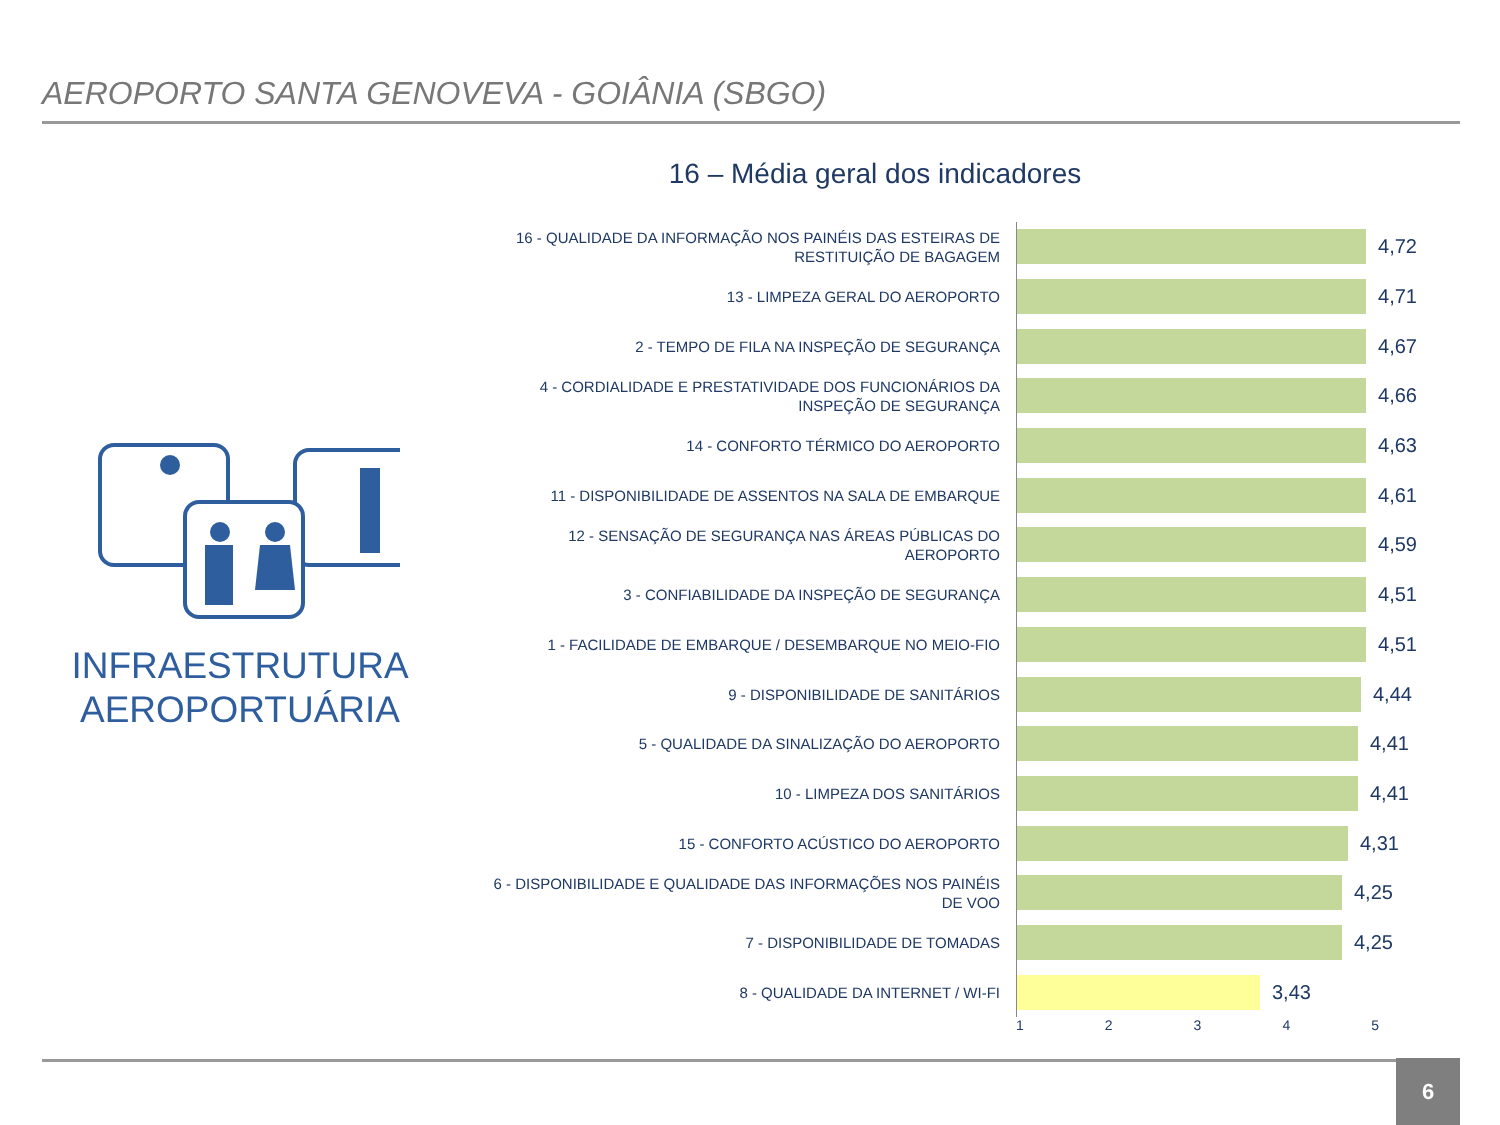AEROPORTO SANTA GENOVEVA - GOIÂNIA (SBGO)
16 – Média geral dos indicadores
INFRAESTRUTURA AEROPORTUÁRIA
16 - QUALIDADE DA INFORMAÇÃO NOS PAINÉIS DAS ESTEIRAS DE RESTITUIÇÃO DE BAGAGEM
4,72
13 - LIMPEZA GERAL DO AEROPORTO
4,71
2 - TEMPO DE FILA NA INSPEÇÃO DE SEGURANÇA
4,67
4 - CORDIALIDADE E PRESTATIVIDADE DOS FUNCIONÁRIOS DA INSPEÇÃO DE SEGURANÇA
4,66
14 - CONFORTO TÉRMICO DO AEROPORTO
4,63
11 - DISPONIBILIDADE DE ASSENTOS NA SALA DE EMBARQUE
4,61
12 - SENSAÇÃO DE SEGURANÇA NAS ÁREAS PÚBLICAS DO AEROPORTO
4,59
3 - CONFIABILIDADE DA INSPEÇÃO DE SEGURANÇA
4,51
1 - FACILIDADE DE EMBARQUE / DESEMBARQUE NO MEIO-FIO
4,51
9 - DISPONIBILIDADE DE SANITÁRIOS
4,44
5 - QUALIDADE DA SINALIZAÇÃO DO AEROPORTO
4,41
10 - LIMPEZA DOS SANITÁRIOS
4,41
15 - CONFORTO ACÚSTICO DO AEROPORTO
4,31
6 - DISPONIBILIDADE E QUALIDADE DAS INFORMAÇÕES NOS PAINÉIS DE VOO
4,25
7 - DISPONIBILIDADE DE TOMADAS
4,25
8 - QUALIDADE DA INTERNET / WI-FI
3,43
1 2 3 4 5
6